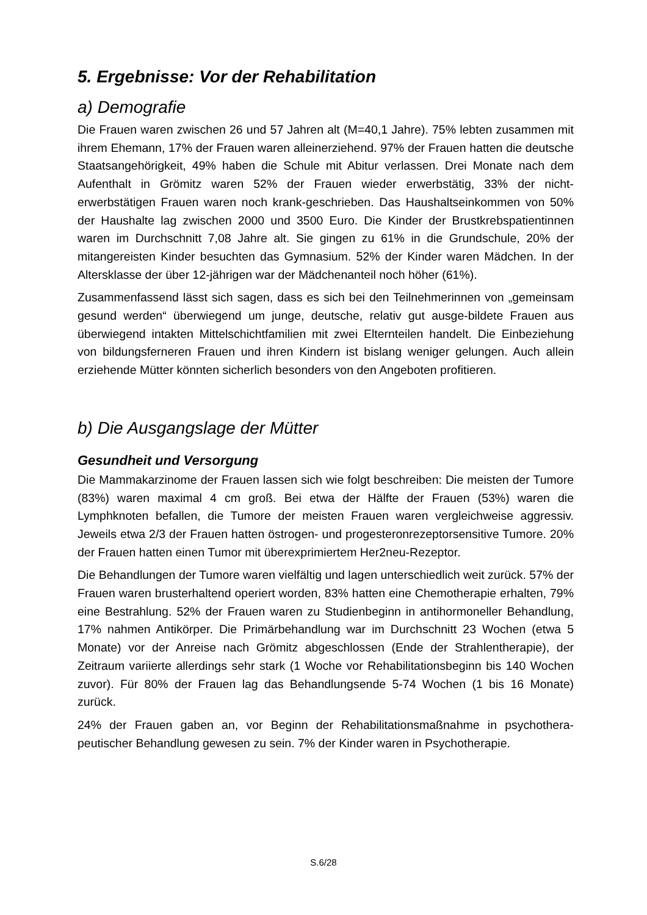5. Ergebnisse: Vor der Rehabilitation
a) Demografie
Die Frauen waren zwischen 26 und 57 Jahren alt (M=40,1 Jahre). 75% lebten zusammen mit ihrem Ehemann, 17% der Frauen waren alleinerziehend. 97% der Frauen hatten die deutsche Staatsangehörigkeit, 49% haben die Schule mit Abitur verlassen. Drei Monate nach dem Aufenthalt in Grömitz waren 52% der Frauen wieder erwerbstätig, 33% der nicht-erwerbstätigen Frauen waren noch krank-geschrieben. Das Haushaltseinkommen von 50% der Haushalte lag zwischen 2000 und 3500 Euro. Die Kinder der Brustkrebspatientinnen waren im Durchschnitt 7,08 Jahre alt. Sie gingen zu 61% in die Grundschule, 20% der mitangereisten Kinder besuchten das Gymnasium. 52% der Kinder waren Mädchen. In der Altersklasse der über 12-jährigen war der Mädchenanteil noch höher (61%).
Zusammenfassend lässt sich sagen, dass es sich bei den Teilnehmerinnen von „gemeinsam gesund werden“ überwiegend um junge, deutsche, relativ gut ausge-bildete Frauen aus überwiegend intakten Mittelschichtfamilien mit zwei Elternteilen handelt. Die Einbeziehung von bildungsferneren Frauen und ihren Kindern ist bislang weniger gelungen. Auch allein erziehende Mütter könnten sicherlich besonders von den Angeboten profitieren.
b) Die Ausgangslage der Mütter
Gesundheit und Versorgung
Die Mammakarzinome der Frauen lassen sich wie folgt beschreiben: Die meisten der Tumore (83%) waren maximal 4 cm groß. Bei etwa der Hälfte der Frauen (53%) waren die Lymphknoten befallen, die Tumore der meisten Frauen waren vergleichweise aggressiv. Jeweils etwa 2/3 der Frauen hatten östrogen- und progesteronrezeptorsensitive Tumore. 20% der Frauen hatten einen Tumor mit überexprimiertem Her2neu-Rezeptor.
Die Behandlungen der Tumore waren vielfältig und lagen unterschiedlich weit zurück. 57% der Frauen waren brusterhaltend operiert worden, 83% hatten eine Chemotherapie erhalten, 79% eine Bestrahlung. 52% der Frauen waren zu Studienbeginn in antihormoneller Behandlung, 17% nahmen Antikörper. Die Primärbehandlung war im Durchschnitt 23 Wochen (etwa 5 Monate) vor der Anreise nach Grömitz abgeschlossen (Ende der Strahlentherapie), der Zeitraum variierte allerdings sehr stark (1 Woche vor Rehabilitationsbeginn bis 140 Wochen zuvor). Für 80% der Frauen lag das Behandlungsende 5-74 Wochen (1 bis 16 Monate) zurück.
24% der Frauen gaben an, vor Beginn der Rehabilitationsmaßnahme in psychothera-peutischer Behandlung gewesen zu sein. 7% der Kinder waren in Psychotherapie.
S.6/28